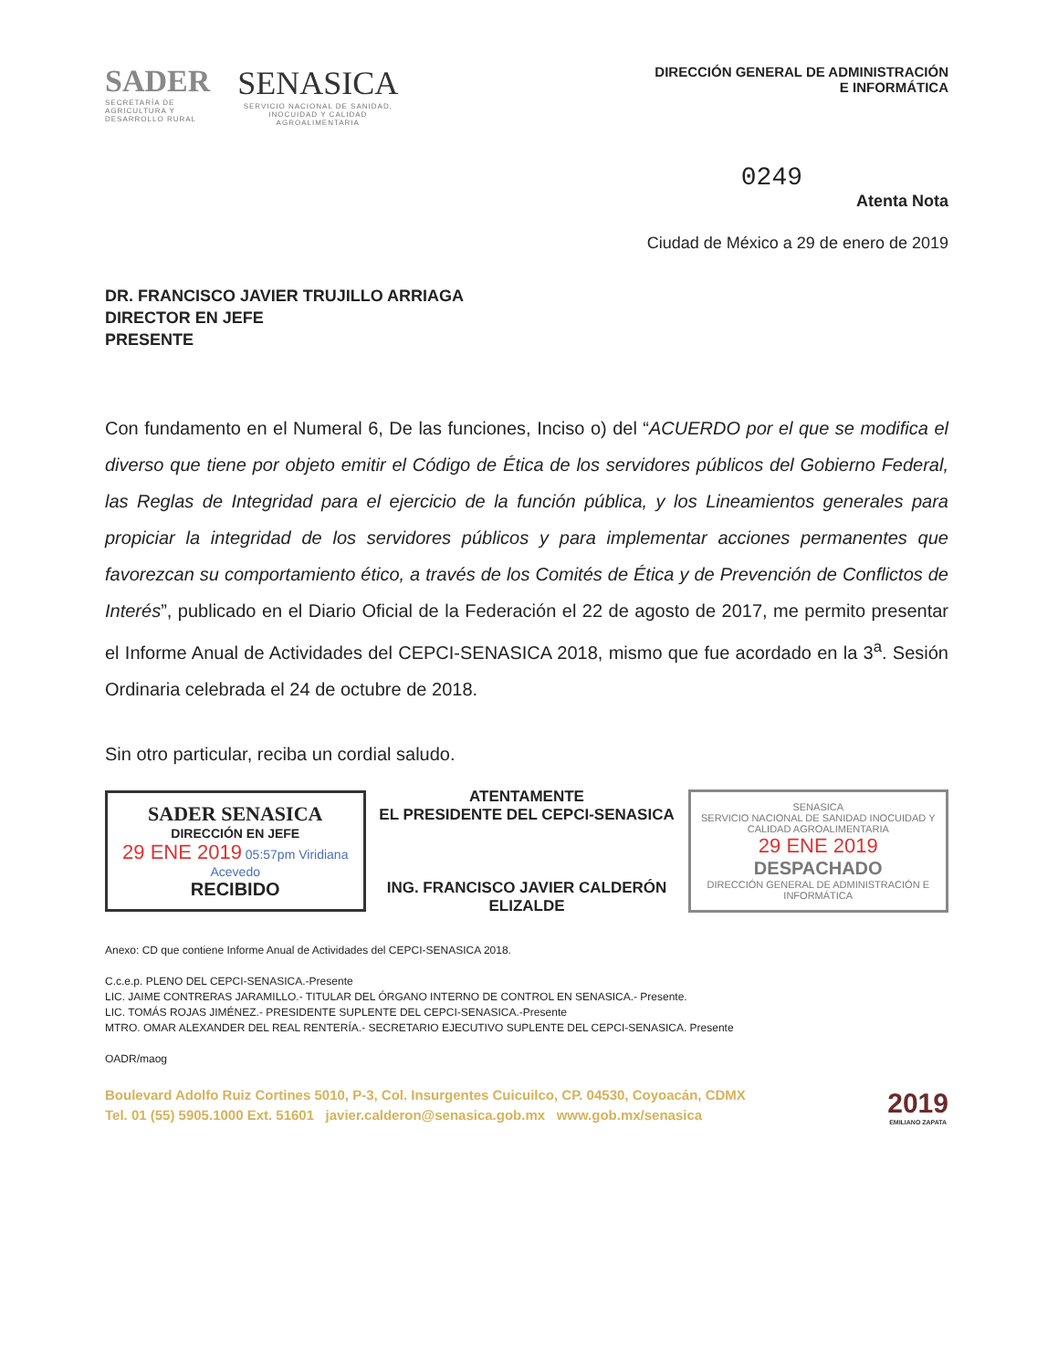SADER
SECRETARÍA DE
AGRICULTURA Y
DESARROLLO RURAL
SENASICA
SERVICIO NACIONAL DE SANIDAD,
INOCUIDAD Y CALIDAD
AGROALIMENTARIA
DIRECCIÓN GENERAL DE ADMINISTRACIÓN
E INFORMÁTICA
0249
Atenta Nota
Ciudad de México a 29 de enero de 2019
DR. FRANCISCO JAVIER TRUJILLO ARRIAGA
DIRECTOR EN JEFE
PRESENTE
Con fundamento en el Numeral 6, De las funciones, Inciso o) del “ACUERDO por el que se modifica el diverso que tiene por objeto emitir el Código de Ética de los servidores públicos del Gobierno Federal, las Reglas de Integridad para el ejercicio de la función pública, y los Lineamientos generales para propiciar la integridad de los servidores públicos y para implementar acciones permanentes que favorezcan su comportamiento ético, a través de los Comités de Ética y de Prevención de Conflictos de Interés”, publicado en el Diario Oficial de la Federación el 22 de agosto de 2017, me permito presentar el Informe Anual de Actividades del CEPCI-SENASICA 2018, mismo que fue acordado en la 3<sup>a</sup>. Sesión Ordinaria celebrada el 24 de octubre de 2018.
Sin otro particular, reciba un cordial saludo.
SADER SENASICA
DIRECCIÓN EN JEFE
29 ENE 2019 05:57pm Viridiana Acevedo
RECIBIDO
ATENTAMENTE
EL PRESIDENTE DEL CEPCI-SENASICA
ING. FRANCISCO JAVIER CALDERÓN ELIZALDE
SENASICA
SERVICIO NACIONAL DE SANIDAD INOCUIDAD Y CALIDAD AGROALIMENTARIA
29 ENE 2019
DESPACHADO
DIRECCIÓN GENERAL DE ADMINISTRACIÓN E INFORMÁTICA
Anexo: CD que contiene Informe Anual de Actividades del CEPCI-SENASICA 2018.
C.c.e.p. PLENO DEL CEPCI-SENASICA.-Presente
LIC. JAIME CONTRERAS JARAMILLO.- TITULAR DEL ÓRGANO INTERNO DE CONTROL EN SENASICA.- Presente.
LIC. TOMÁS ROJAS JIMÉNEZ.- PRESIDENTE SUPLENTE DEL CEPCI-SENASICA.-Presente
MTRO. OMAR ALEXANDER DEL REAL RENTERÍA.- SECRETARIO EJECUTIVO SUPLENTE DEL CEPCI-SENASICA. Presente
OADR/maog
Boulevard Adolfo Ruiz Cortines 5010, P-3, Col. Insurgentes Cuicuilco, CP. 04530, Coyoacán, CDMX
Tel. 01 (55) 5905.1000 Ext. 51601 javier.calderon@senasica.gob.mx www.gob.mx/senasica
2019
EMILIANO ZAPATA